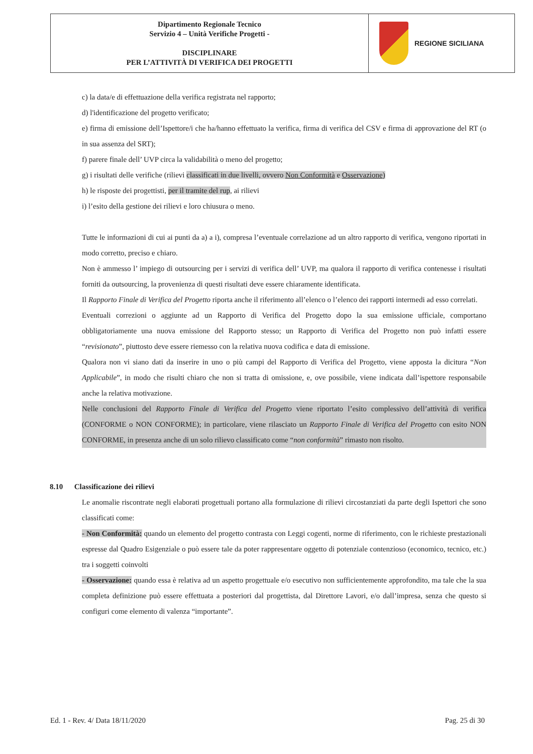| Dipartimento Regionale Tecnico Servizio 4 – Unità Verifiche Progetti - DISCIPLINARE PER L’ATTIVITÀ DI VERIFICA DEI PROGETTI | REGIONE SICILIANA |
c) la data/e di effettuazione della verifica registrata nel rapporto;
d) l'identificazione del progetto verificato;
e) firma di emissione dell’Ispettore/i che ha/hanno effettuato la verifica, firma di verifica del CSV e firma di approvazione del RT (o in sua assenza del SRT);
f) parere finale dell’ UVP circa la validabilità o meno del progetto;
g) i risultati delle verifiche (rilievi classificati in due livelli, ovvero Non Conformità e Osservazione)
h) le risposte dei progettisti, per il tramite del rup, ai rilievi
i) l’esito della gestione dei rilievi e loro chiusura o meno.
Tutte le informazioni di cui ai punti da a) a i), compresa l’eventuale correlazione ad un altro rapporto di verifica, vengono riportati in modo corretto, preciso e chiaro.
Non è ammesso l’ impiego di outsourcing per i servizi di verifica dell’ UVP, ma qualora il rapporto di verifica contenesse i risultati forniti da outsourcing, la provenienza di questi risultati deve essere chiaramente identificata.
Il Rapporto Finale di Verifica del Progetto riporta anche il riferimento all’elenco o l’elenco dei rapporti intermedi ad esso correlati.
Eventuali correzioni o aggiunte ad un Rapporto di Verifica del Progetto dopo la sua emissione ufficiale, comportano obbligatoriamente una nuova emissione del Rapporto stesso; un Rapporto di Verifica del Progetto non può infatti essere “revisionato”, piuttosto deve essere riemesso con la relativa nuova codifica e data di emissione.
Qualora non vi siano dati da inserire in uno o più campi del Rapporto di Verifica del Progetto, viene apposta la dicitura “Non Applicabile”, in modo che risulti chiaro che non si tratta di omissione, e, ove possibile, viene indicata dall’ispettore responsabile anche la relativa motivazione.
Nelle conclusioni del Rapporto Finale di Verifica del Progetto viene riportato l’esito complessivo dell’attività di verifica (CONFORME o NON CONFORME); in particolare, viene rilasciato un Rapporto Finale di Verifica del Progetto con esito NON CONFORME, in presenza anche di un solo rilievo classificato come “non conformità” rimasto non risolto.
8.10 Classificazione dei rilievi
Le anomalie riscontrate negli elaborati progettuali portano alla formulazione di rilievi circostanziati da parte degli Ispettori che sono classificati come:
- Non Conformità: quando un elemento del progetto contrasta con Leggi cogenti, norme di riferimento, con le richieste prestazionali espresse dal Quadro Esigenziale o può essere tale da poter rappresentare oggetto di potenziale contenzioso (economico, tecnico, etc.) tra i soggetti coinvolti
- Osservazione: quando essa è relativa ad un aspetto progettuale e/o esecutivo non sufficientemente approfondito, ma tale che la sua completa definizione può essere effettuata a posteriori dal progettista, dal Direttore Lavori, e/o dall’impresa, senza che questo si configuri come elemento di valenza “importante”.
Ed. 1 - Rev. 4/ Data 18/11/2020 Pag. 25 di 30